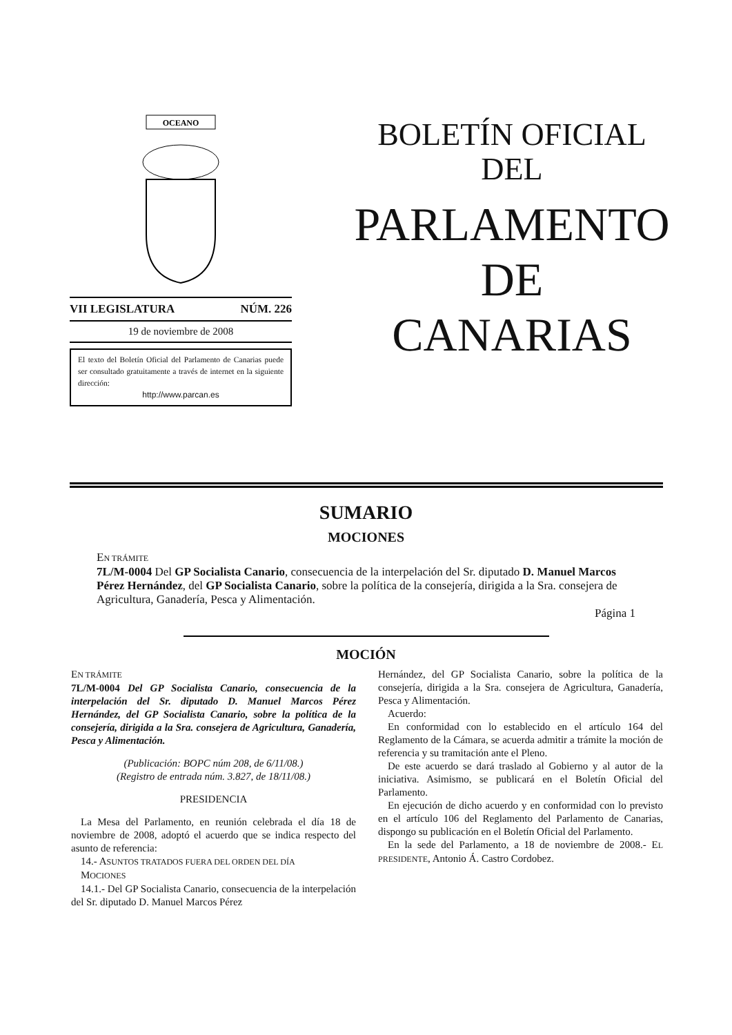OCEANO
VII LEGISLATURA NÚM. 226
19 de noviembre de 2008
El texto del Boletín Oficial del Parlamento de Canarias puede ser consultado gratuitamente a través de internet en la siguiente dirección:
http://www.parcan.es
BOLETÍN OFICIAL
DEL
PARLAMENTO
DE
CANARIAS
SUMARIO
MOCIONES
EN TRÁMITE
7L/M-0004 Del GP Socialista Canario, consecuencia de la interpelación del Sr. diputado D. Manuel Marcos Pérez Hernández, del GP Socialista Canario, sobre la política de la consejería, dirigida a la Sra. consejera de Agricultura, Ganadería, Pesca y Alimentación.
Página 1
MOCIÓN
EN TRÁMITE
7L/M-0004 Del GP Socialista Canario, consecuencia de la interpelación del Sr. diputado D. Manuel Marcos Pérez Hernández, del GP Socialista Canario, sobre la política de la consejería, dirigida a la Sra. consejera de Agricultura, Ganadería, Pesca y Alimentación.
(Publicación: BOPC núm 208, de 6/11/08.)
(Registro de entrada núm. 3.827, de 18/11/08.)
PRESIDENCIA
La Mesa del Parlamento, en reunión celebrada el día 18 de noviembre de 2008, adoptó el acuerdo que se indica respecto del asunto de referencia:
14.- ASUNTOS TRATADOS FUERA DEL ORDEN DEL DÍA
MOCIONES
14.1.- Del GP Socialista Canario, consecuencia de la interpelación del Sr. diputado D. Manuel Marcos Pérez
Hernández, del GP Socialista Canario, sobre la política de la consejería, dirigida a la Sra. consejera de Agricultura, Ganadería, Pesca y Alimentación.
Acuerdo:
En conformidad con lo establecido en el artículo 164 del Reglamento de la Cámara, se acuerda admitir a trámite la moción de referencia y su tramitación ante el Pleno.
De este acuerdo se dará traslado al Gobierno y al autor de la iniciativa. Asimismo, se publicará en el Boletín Oficial del Parlamento.
En ejecución de dicho acuerdo y en conformidad con lo previsto en el artículo 106 del Reglamento del Parlamento de Canarias, dispongo su publicación en el Boletín Oficial del Parlamento.
En la sede del Parlamento, a 18 de noviembre de 2008.- EL PRESIDENTE, Antonio Á. Castro Cordobez.